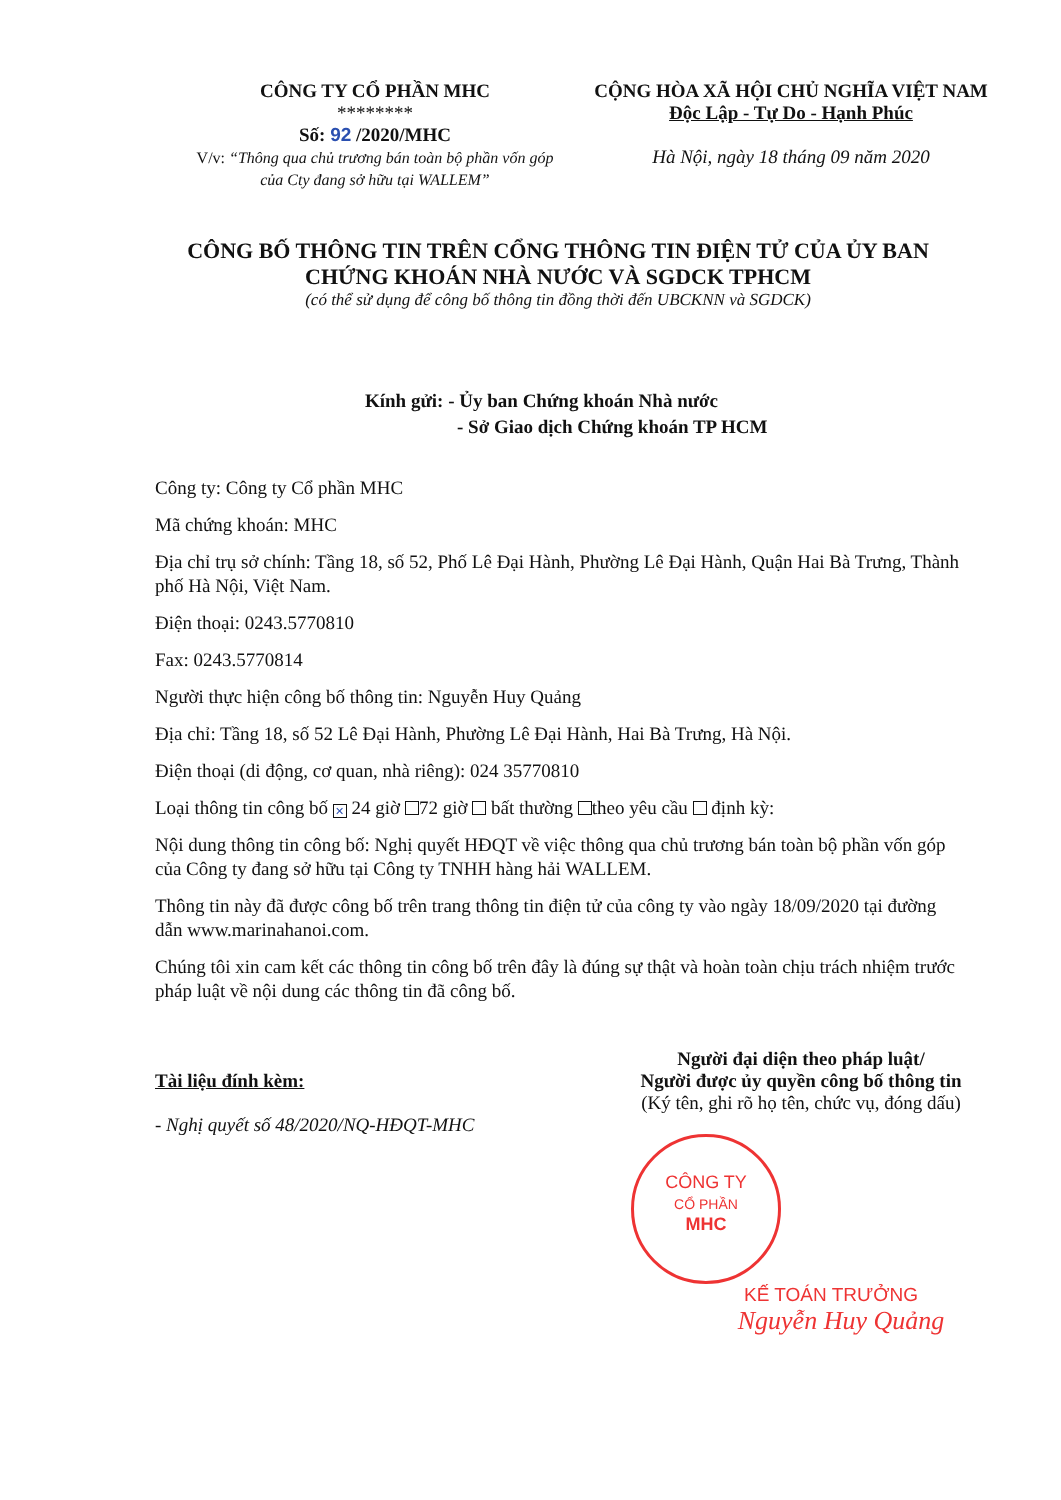CÔNG TY CỔ PHẦN MHC
********
Số: 92 /2020/MHC
V/v: “Thông qua chủ trương bán toàn bộ phần vốn góp của Cty đang sở hữu tại WALLEM”
CỘNG HÒA XÃ HỘI CHỦ NGHĨA VIỆT NAM
Độc Lập - Tự Do - Hạnh Phúc
Hà Nội, ngày 18 tháng 09 năm 2020
CÔNG BỐ THÔNG TIN TRÊN CỔNG THÔNG TIN ĐIỆN TỬ CỦA ỦY BAN
CHỨNG KHOÁN NHÀ NƯỚC VÀ SGDCK TPHCM
(có thể sử dụng để công bố thông tin đồng thời đến UBCKNN và SGDCK)
Kính gửi: - Ủy ban Chứng khoán Nhà nước
- Sở Giao dịch Chứng khoán TP HCM
Công ty: Công ty Cổ phần MHC
Mã chứng khoán: MHC
Địa chỉ trụ sở chính: Tầng 18, số 52, Phố Lê Đại Hành, Phường Lê Đại Hành, Quận Hai Bà Trưng, Thành phố Hà Nội, Việt Nam.
Điện thoại: 0243.5770810
Fax: 0243.5770814
Người thực hiện công bố thông tin: Nguyễn Huy Quảng
Địa chỉ: Tầng 18, số 52 Lê Đại Hành, Phường Lê Đại Hành, Hai Bà Trưng, Hà Nội.
Điện thoại (di động, cơ quan, nhà riêng): 024 35770810
Loại thông tin công bố ✕ 24 giờ 72 giờ bất thường theo yêu cầu định kỳ:
Nội dung thông tin công bố: Nghị quyết HĐQT về việc thông qua chủ trương bán toàn bộ phần vốn góp của Công ty đang sở hữu tại Công ty TNHH hàng hải WALLEM.
Thông tin này đã được công bố trên trang thông tin điện tử của công ty vào ngày 18/09/2020 tại đường dẫn www.marinahanoi.com.
Chúng tôi xin cam kết các thông tin công bố trên đây là đúng sự thật và hoàn toàn chịu trách nhiệm trước pháp luật về nội dung các thông tin đã công bố.
Tài liệu đính kèm:
- Nghị quyết số 48/2020/NQ-HĐQT-MHC
Người đại diện theo pháp luật/
Người được ủy quyền công bố thông tin
(Ký tên, ghi rõ họ tên, chức vụ, đóng dấu)
CÔNG TY
CỔ PHẦN
MHC
KẾ TOÁN TRƯỞNG
Nguyễn Huy Quảng